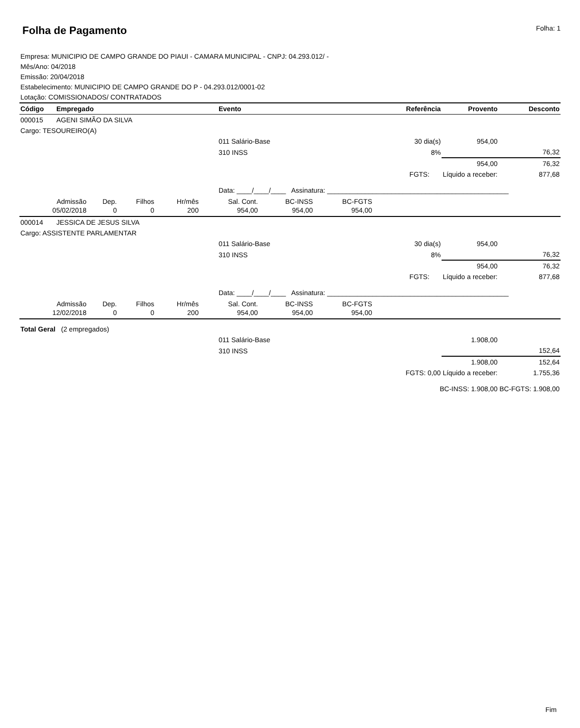Folha de Pagamento
Folha: 1
Empresa: MUNICIPIO DE CAMPO GRANDE DO PIAUI - CAMARA MUNICIPAL - CNPJ: 04.293.012/ -
Mês/Ano: 04/2018
Emissão: 20/04/2018
Estabelecimento: MUNICIPIO DE CAMPO GRANDE DO P - 04.293.012/0001-02
Lotação: COMISSIONADOS/ CONTRATADOS
| Código | Empregado | Evento | Referência | Provento | Desconto |
| --- | --- | --- | --- | --- | --- |
| 000015 | AGENI SIMÃO DA SILVA | | | | |
| Cargo: TESOUREIRO(A) | | | | | |
| | | 011 Salário-Base | 30 dia(s) | 954,00 | |
| | | 310 INSS | 8% | | 76,32 |
| | | | | 954,00 | 76,32 |
| | | | FGTS: | Líquido a receber: | 877,68 |
| | | Data: ____/____/____ Assinatura: ________________________________________________ | | | |
| / Admissão / Dep. / Filhos / Hr/mês / Sal. Cont. / BC-INSS / BC-FGTS / / / 05/02/2018 / 0 / 0 / 200 / 954,00 / 954,00 / 954,00 / / | | | | | |
| 000014 | JESSICA DE JESUS SILVA | | | | |
| Cargo: ASSISTENTE PARLAMENTAR | | | | | |
| | | 011 Salário-Base | 30 dia(s) | 954,00 | |
| | | 310 INSS | 8% | | 76,32 |
| | | | | 954,00 | 76,32 |
| | | | FGTS: | Líquido a receber: | 877,68 |
| | | Data: ____/____/____ Assinatura: ________________________________________________ | | | |
| / Admissão / Dep. / Filhos / Hr/mês / Sal. Cont. / BC-INSS / BC-FGTS / / / 12/02/2018 / 0 / 0 / 200 / 954,00 / 954,00 / 954,00 / / | | | | | |
| Total Geral (2 empregados) | | | | | |
| | | 011 Salário-Base | | 1.908,00 | |
| | | 310 INSS | | | 152,64 |
| | | | | 1.908,00 | 152,64 |
| | | | FGTS: 0,00 | Líquido a receber: | 1.755,36 |
| | | | BC-INSS: 1.908,00 | | BC-FGTS: 1.908,00 |
Fim